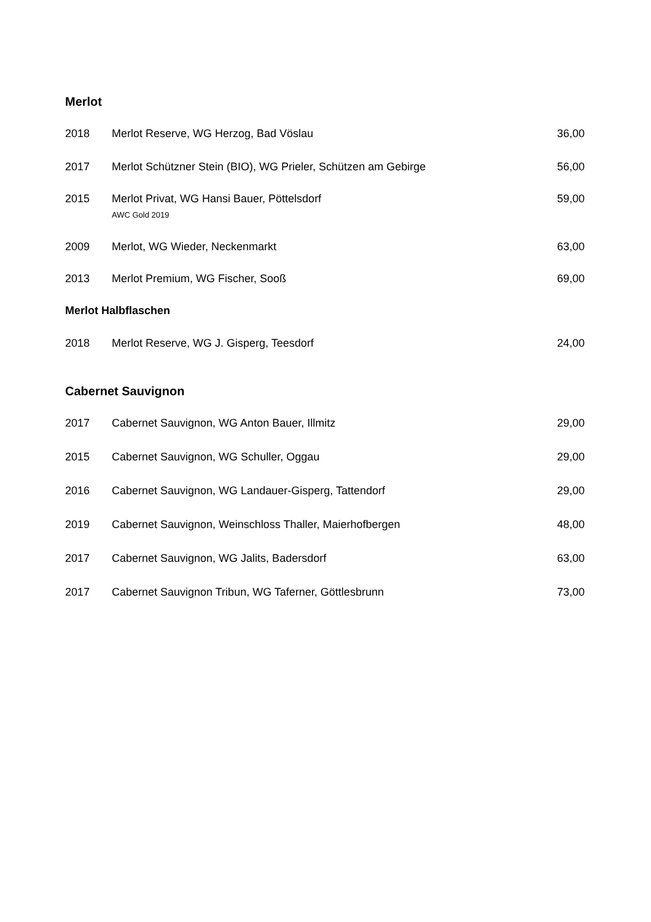Merlot
| 2018 | Merlot Reserve, WG Herzog, Bad Vöslau | 36,00 |
| 2017 | Merlot Schützner Stein (BIO), WG Prieler, Schützen am Gebirge | 56,00 |
| 2015 | Merlot Privat, WG Hansi Bauer, Pöttelsdorf AWC Gold 2019 | 59,00 |
| 2009 | Merlot, WG Wieder, Neckenmarkt | 63,00 |
| 2013 | Merlot Premium, WG Fischer, Sooß | 69,00 |
Merlot Halbflaschen
| 2018 | Merlot Reserve, WG J. Gisperg, Teesdorf | 24,00 |
Cabernet Sauvignon
| 2017 | Cabernet Sauvignon, WG Anton Bauer, Illmitz | 29,00 |
| 2015 | Cabernet Sauvignon, WG Schuller, Oggau | 29,00 |
| 2016 | Cabernet Sauvignon, WG Landauer-Gisperg, Tattendorf | 29,00 |
| 2019 | Cabernet Sauvignon, Weinschloss Thaller, Maierhofbergen | 48,00 |
| 2017 | Cabernet Sauvignon, WG Jalits, Badersdorf | 63,00 |
| 2017 | Cabernet Sauvignon Tribun, WG Taferner, Göttlesbrunn | 73,00 |